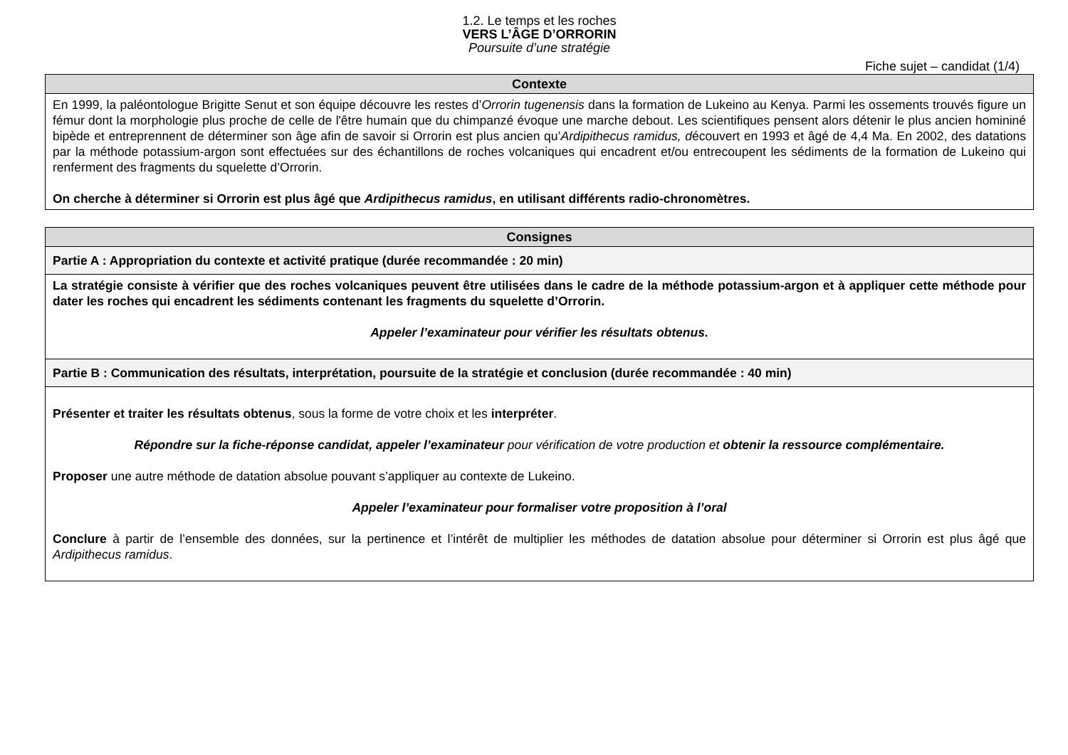1.2. Le temps et les roches
VERS L’ÂGE D’ORRORIN
Poursuite d’une stratégie
Fiche sujet – candidat (1/4)
| Contexte |
| --- |
| En 1999, la paléontologue Brigitte Senut et son équipe découvre les restes d’ Orrorin tugenensis dans la formation de Lukeino au Kenya. Parmi les ossements trouvés figure un fémur dont la morphologie plus proche de celle de l'être humain que du chimpanzé évoque une marche debout. Les scientifiques pensent alors détenir le plus ancien homininé bipède et entreprennent de déterminer son âge afin de savoir si Orrorin est plus ancien qu’ Ardipithecus ramidus, d écouvert en 1993 et âgé de 4,4 Ma. En 2002, des datations par la méthode potassium-argon sont effectuées sur des échantillons de roches volcaniques qui encadrent et/ou entrecoupent les sédiments de la formation de Lukeino qui renferment des fragments du squelette d’Orrorin. On cherche à déterminer si Orrorin est plus âgé que Ardipithecus ramidus , en utilisant différents radio-chronomètres. |
| Consignes |
| --- |
| Partie A : Appropriation du contexte et activité pratique (durée recommandée : 20 min) |
| La stratégie consiste à vérifier que des roches volcaniques peuvent être utilisées dans le cadre de la méthode potassium-argon et à appliquer cette méthode pour dater les roches qui encadrent les sédiments contenant les fragments du squelette d’Orrorin. Appeler l’examinateur pour vérifier les résultats obtenus. |
| Partie B : Communication des résultats, interprétation, poursuite de la stratégie et conclusion (durée recommandée : 40 min) |
| Présenter et traiter les résultats obtenus , sous la forme de votre choix et les interpréter . Répondre sur la fiche-réponse candidat, appeler l’examinateur pour vérification de votre production et obtenir la ressource complémentaire. Proposer une autre méthode de datation absolue pouvant s’appliquer au contexte de Lukeino. Appeler l’examinateur pour formaliser votre proposition à l’oral Conclure à partir de l’ensemble des données, sur la pertinence et l’intérêt de multiplier les méthodes de datation absolue pour déterminer si Orrorin est plus âgé que Ardipithecus ramidus . |